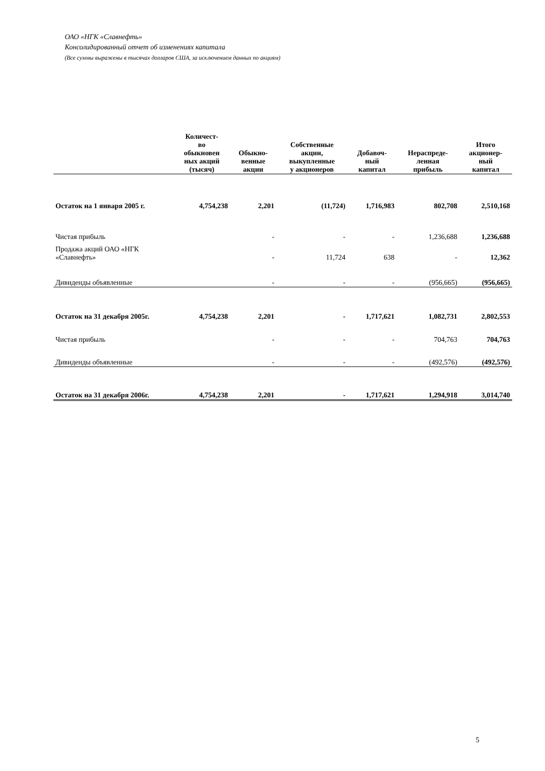ОАО «НГК «Славнефть»
Консолидированный отчет об изменениях капитала
(Все суммы выражены в тысячах долларов США, за исключением данных по акциям)
| | Количест- во обыкновен ных акций (тысяч) | Обыкно- венные акции | Собственные акции, выкупленные у акционеров | Добавоч- ный капитал | Нераспреде- ленная прибыль | Итого акционер- ный капитал |
| --- | --- | --- | --- | --- | --- | --- |
| Остаток на 1 января 2005 г. | 4,754,238 | 2,201 | (11,724) | 1,716,983 | 802,708 | 2,510,168 |
| Чистая прибыль | | - | - | - | 1,236,688 | 1,236,688 |
| Продажа акций ОАО «НГК «Славнефть» | | - | 11,724 | 638 | - | 12,362 |
| Дивиденды объявленные | | - | - | - | (956,665) | (956,665) |
| Остаток на 31 декабря 2005г. | 4,754,238 | 2,201 | - | 1,717,621 | 1,082,731 | 2,802,553 |
| Чистая прибыль | | - | - | - | 704,763 | 704,763 |
| Дивиденды объявленные | | - | - | - | (492,576) | (492,576) |
| Остаток на 31 декабря 2006г. | 4,754,238 | 2,201 | - | 1,717,621 | 1,294,918 | 3,014,740 |
5